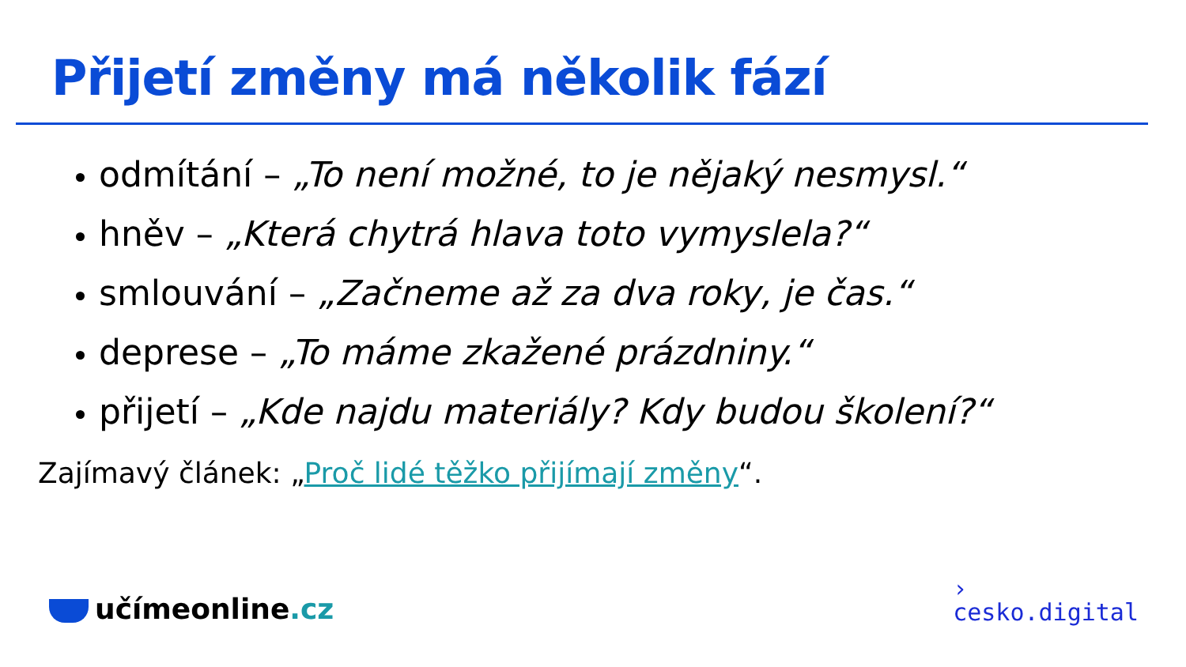Přijetí změny má několik fází
odmítání – „To není možné, to je nějaký nesmysl.“
hněv – „Která chytrá hlava toto vymyslela?“
smlouvání – „Začneme až za dva roky, je čas.“
deprese – „To máme zkažené prázdniny.“
přijetí – „Kde najdu materiály? Kdy budou školení?“
Zajímavý článek: „Proč lidé těžko přijímají změny“.
učímeonline.cz
›
cesko.digital